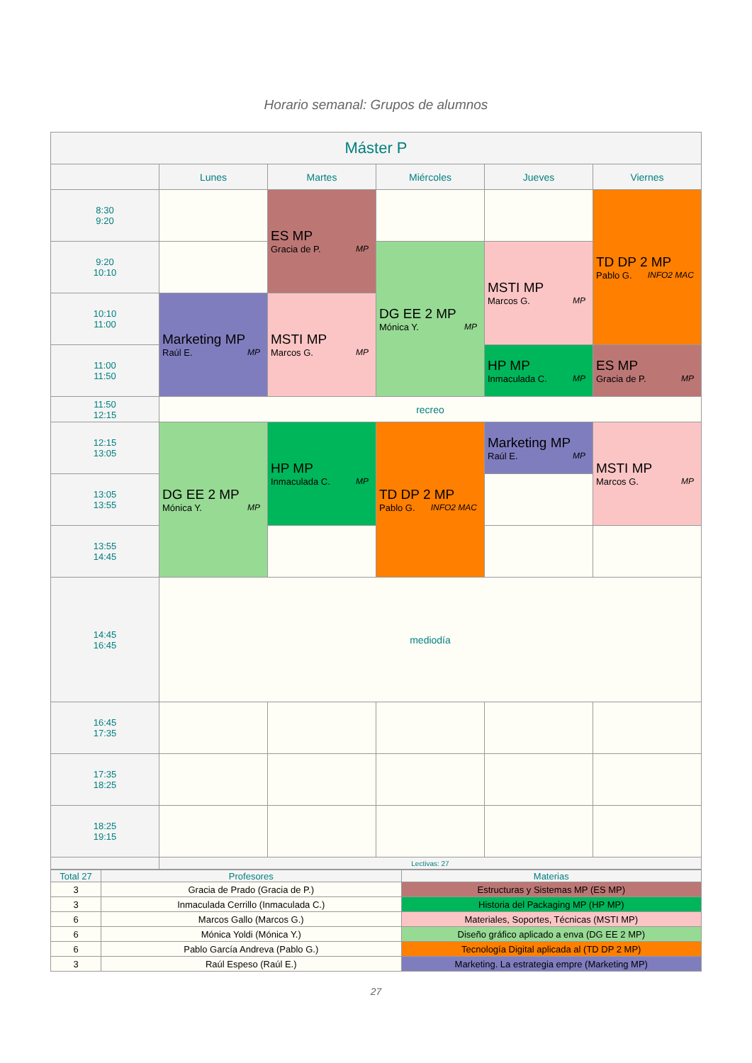Horario semanal: Grupos de alumnos
| Máster P | | | | | |
| --- | --- | --- | --- | --- | --- |
| | Lunes | Martes | Miércoles | Jueves | Viernes |
| 8:30 9:20 | | ES MP Gracia de P. MP | | | TD DP 2 MP Pablo G. INFO2 MAC |
| 9:20 10:10 | | | DG EE 2 MP Mónica Y. MP | MSTI MP Marcos G. MP | |
| 10:10 11:00 | Marketing MP Raúl E. MP | MSTI MP Marcos G. MP | | | |
| 11:00 11:50 | | | | HP MP Inmaculada C. MP | ES MP Gracia de P. MP |
| 11:50 12:15 | recreo | | | | |
| 12:15 13:05 | DG EE 2 MP Mónica Y. MP | HP MP Inmaculada C. MP | TD DP 2 MP Pablo G. INFO2 MAC | Marketing MP Raúl E. MP | MSTI MP Marcos G. MP |
| 13:05 13:55 | | | | | |
| 13:55 14:45 | | | | | |
| 14:45 16:45 | mediodía | | | | |
| 16:45 17:35 | | | | | |
| 17:35 18:25 | | | | | |
| 18:25 19:15 | | | | | |
| | Lectivas: 27 | | | | |
| Total 27 | Profesores | Materias |
| 3 | Gracia de Prado (Gracia de P.) | Estructuras y Sistemas MP (ES MP) |
| 3 | Inmaculada Cerrillo (Inmaculada C.) | Historia del Packaging MP (HP MP) |
| 6 | Marcos Gallo (Marcos G.) | Materiales, Soportes, Técnicas (MSTI MP) |
| 6 | Mónica Yoldi (Mónica Y.) | Diseño gráfico aplicado a enva (DG EE 2 MP) |
| 6 | Pablo García Andreva (Pablo G.) | Tecnología Digital aplicada al (TD DP 2 MP) |
| 3 | Raúl Espeso (Raúl E.) | Marketing. La estrategia empre (Marketing MP) |
27